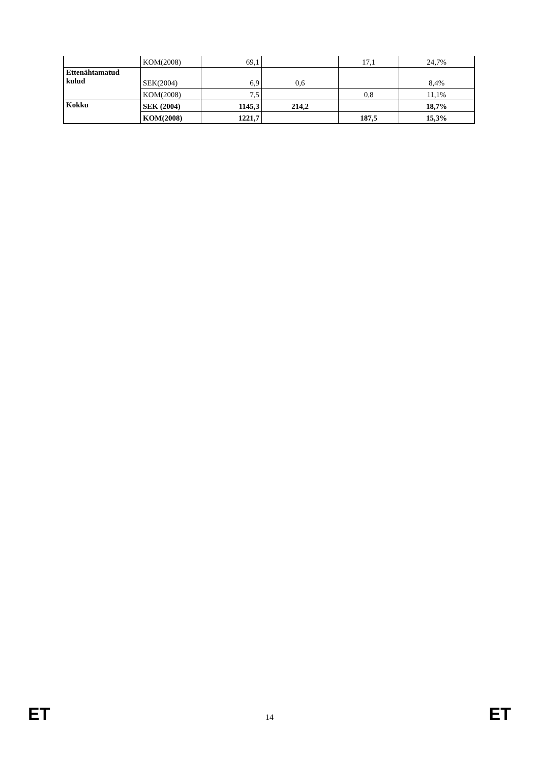| | KOM(2008) | 69,1 | | 17,1 | 24,7% |
| Ettenähtamatud kulud | SEK(2004) | 6,9 | 0,6 | | 8,4% |
| | KOM(2008) | 7,5 | | 0,8 | 11,1% |
| Kokku | SEK (2004) | 1145,3 | 214,2 | | 18,7% |
| | KOM(2008) | 1221,7 | | 187,5 | 15,3% |
ET 14 ET